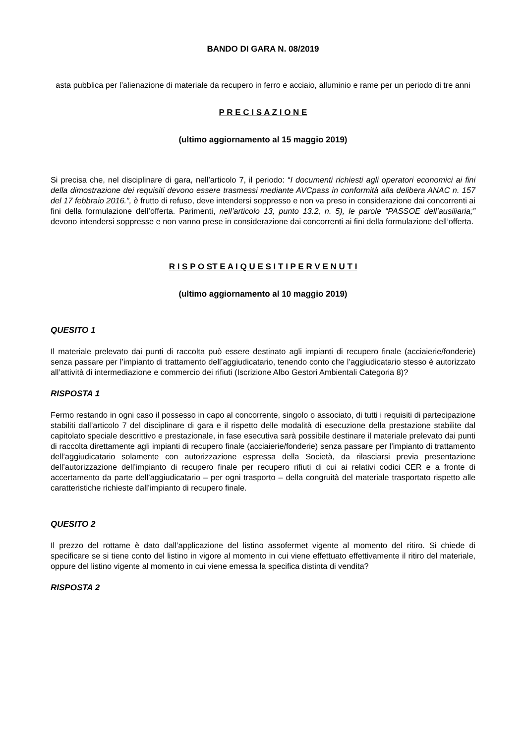BANDO DI GARA N. 08/2019
asta pubblica per l’alienazione di materiale da recupero in ferro e acciaio, alluminio e rame per un periodo di tre anni
P R E C I S A Z I O N E
(ultimo aggiornamento al 15 maggio 2019)
Si precisa che, nel disciplinare di gara, nell’articolo 7, il periodo: “I documenti richiesti agli operatori economici ai fini della dimostrazione dei requisiti devono essere trasmessi mediante AVCpass in conformità alla delibera ANAC n. 157 del 17 febbraio 2016.”, è frutto di refuso, deve intendersi soppresso e non va preso in considerazione dai concorrenti ai fini della formulazione dell’offerta. Parimenti, nell’articolo 13, punto 13.2, n. 5), le parole “PASSOE dell’ausiliaria;” devono intendersi soppresse e non vanno prese in considerazione dai concorrenti ai fini della formulazione dell’offerta.
R I S P O ST E A I Q U E S I T I P E R V E N U T I
(ultimo aggiornamento al 10 maggio 2019)
QUESITO 1
Il materiale prelevato dai punti di raccolta può essere destinato agli impianti di recupero finale (acciaierie/fonderie) senza passare per l’impianto di trattamento dell’aggiudicatario, tenendo conto che l’aggiudicatario stesso è autorizzato all’attività di intermediazione e commercio dei rifiuti (Iscrizione Albo Gestori Ambientali Categoria 8)?
RISPOSTA 1
Fermo restando in ogni caso il possesso in capo al concorrente, singolo o associato, di tutti i requisiti di partecipazione stabiliti dall’articolo 7 del disciplinare di gara e il rispetto delle modalità di esecuzione della prestazione stabilite dal capitolato speciale descrittivo e prestazionale, in fase esecutiva sarà possibile destinare il materiale prelevato dai punti di raccolta direttamente agli impianti di recupero finale (acciaierie/fonderie) senza passare per l’impianto di trattamento dell’aggiudicatario solamente con autorizzazione espressa della Società, da rilasciarsi previa presentazione dell’autorizzazione dell’impianto di recupero finale per recupero rifiuti di cui ai relativi codici CER e a fronte di accertamento da parte dell’aggiudicatario – per ogni trasporto – della congruità del materiale trasportato rispetto alle caratteristiche richieste dall’impianto di recupero finale.
QUESITO 2
Il prezzo del rottame è dato dall’applicazione del listino assofermet vigente al momento del ritiro. Si chiede di specificare se si tiene conto del listino in vigore al momento in cui viene effettuato effettivamente il ritiro del materiale, oppure del listino vigente al momento in cui viene emessa la specifica distinta di vendita?
RISPOSTA 2